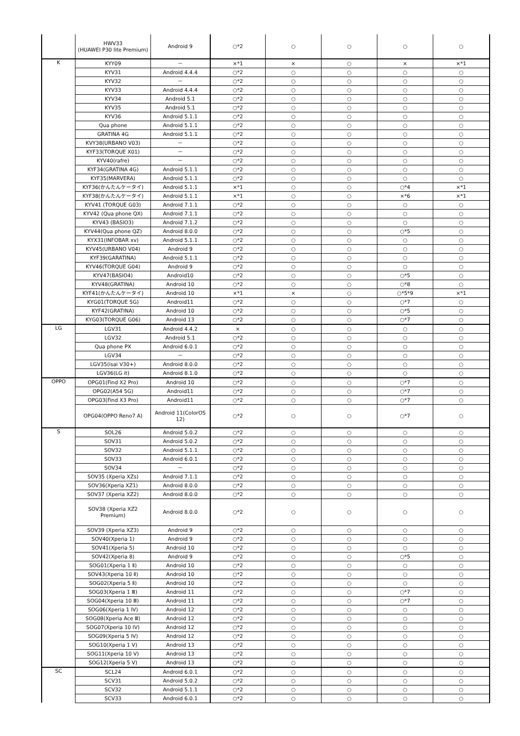| | HWV33 (HUAWEI P30 lite Premium) | Android 9 | ○*2 | ○ | ○ | ○ | ○ |
| K | KYY09 | － | ×*1 | × | ○ | × | ×*1 |
| | KYV31 | Android 4.4.4 | ○*2 | ○ | ○ | ○ | ○ |
| | KYV32 | － | ○*2 | ○ | ○ | ○ | ○ |
| | KYV33 | Android 4.4.4 | ○*2 | ○ | ○ | ○ | ○ |
| | KYV34 | Android 5.1 | ○*2 | ○ | ○ | ○ | ○ |
| | KYV35 | Android 5.1 | ○*2 | ○ | ○ | ○ | ○ |
| | KYV36 | Android 5.1.1 | ○*2 | ○ | ○ | ○ | ○ |
| | Qua phone | Android 5.1.1 | ○*2 | ○ | ○ | ○ | ○ |
| | GRATINA 4G | Android 5.1.1 | ○*2 | ○ | ○ | ○ | ○ |
| | KVY38(URBANO V03) | － | ○*2 | ○ | ○ | ○ | ○ |
| | KYF33(TORQUE X01) | － | ○*2 | ○ | ○ | ○ | ○ |
| | KYV40(rafre) | － | ○*2 | ○ | ○ | ○ | ○ |
| | KYF34(GRATINA 4G) | Android 5.1.1 | ○*2 | ○ | ○ | ○ | ○ |
| | KYF35(MARVERA) | Android 5.1.1 | ○*2 | ○ | ○ | ○ | ○ |
| | KYF36(かんたんケータイ) | Android 5.1.1 | ×*1 | ○ | ○ | ○*4 | ×*1 |
| | KYF38(かんたんケータイ) | Android 5.1.1 | ×*1 | ○ | ○ | ×*6 | ×*1 |
| | KYV41 (TORQUE G03) | Android 7.1.1 | ○*2 | ○ | ○ | ○ | ○ |
| | KYV42 (Qua phone QX) | Android 7.1.1 | ○*2 | ○ | ○ | ○ | ○ |
| | KYV43 (BASIO3) | Android 7.1.2 | ○*2 | ○ | ○ | ○ | ○ |
| | KYV44(Qua phone QZ) | Android 8.0.0 | ○*2 | ○ | ○ | ○*5 | ○ |
| | KYX31(INFOBAR xv) | Android 5.1.1 | ○*2 | ○ | ○ | ○ | ○ |
| | KYV45(URBANO V04) | Android 9 | ○*2 | ○ | ○ | ○ | ○ |
| | KYF39(GARATINA) | Android 5.1.1 | ○*2 | ○ | ○ | ○ | ○ |
| | KYV46(TORQUE G04) | Android 9 | ○*2 | ○ | ○ | ○ | ○ |
| | KYV47(BASIO4) | Android10 | ○*2 | ○ | ○ | ○*5 | ○ |
| | KYV48(GRATINA) | Android 10 | ○*2 | ○ | ○ | ○*8 | ○ |
| | KYF41(かんたんケータイ) | Android 10 | ×*1 | × | ○ | ○*5*9 | ×*1 |
| | KYG01(TORQUE 5G) | Android11 | ○*2 | ○ | ○ | ○*7 | ○ |
| | KYF42(GRATINA) | Android 10 | ○*2 | ○ | ○ | ○*5 | ○ |
| | KYG03(TORQUE G06) | Android 13 | ○*2 | ○ | ○ | ○*7 | ○ |
| LG | LGV31 | Android 4.4.2 | × | ○ | ○ | ○ | ○ |
| | LGV32 | Android 5.1 | ○*2 | ○ | ○ | ○ | ○ |
| | Qua phone PX | Android 6.0.1 | ○*2 | ○ | ○ | ○ | ○ |
| | LGV34 | － | ○*2 | ○ | ○ | ○ | ○ |
| | LGV35(isai V30+) | Android 8.0.0 | ○*2 | ○ | ○ | ○ | ○ |
| | LGV36(LG it) | Android 8.1.0 | ○*2 | ○ | ○ | ○ | ○ |
| OPPO | OPG01(Find X2 Pro) | Android 10 | ○*2 | ○ | ○ | ○*7 | ○ |
| | OPG02(A54 5G) | Android11 | ○*2 | ○ | ○ | ○*7 | ○ |
| | OPG03(Find X3 Pro) | Android11 | ○*2 | ○ | ○ | ○*7 | ○ |
| | OPG04(OPPO Reno7 A) | Android 11(ColorOS 12) | ○*2 | ○ | ○ | ○*7 | ○ |
| S | SOL26 | Android 5.0.2 | ○*2 | ○ | ○ | ○ | ○ |
| | SOV31 | Android 5.0.2 | ○*2 | ○ | ○ | ○ | ○ |
| | SOV32 | Android 5.1.1 | ○*2 | ○ | ○ | ○ | ○ |
| | SOV33 | Android 6.0.1 | ○*2 | ○ | ○ | ○ | ○ |
| | SOV34 | － | ○*2 | ○ | ○ | ○ | ○ |
| | SOV35 (Xperia XZs) | Android 7.1.1 | ○*2 | ○ | ○ | ○ | ○ |
| | SOV36(Xperia XZ1) | Android 8.0.0 | ○*2 | ○ | ○ | ○ | ○ |
| | SOV37 (Xperia XZ2) | Android 8.0.0 | ○*2 | ○ | ○ | ○ | ○ |
| | SOV38 (Xperia XZ2 Premium) | Android 8.0.0 | ○*2 | ○ | ○ | ○ | ○ |
| | SOV39 (Xperia XZ3) | Android 9 | ○*2 | ○ | ○ | ○ | ○ |
| | SOV40(Xperia 1) | Android 9 | ○*2 | ○ | ○ | ○ | ○ |
| | SOV41(Xperia 5) | Android 10 | ○*2 | ○ | ○ | ○ | ○ |
| | SOV42(Xperia 8) | Android 9 | ○*2 | ○ | ○ | ○*5 | ○ |
| | SOG01(Xperia 1 Ⅱ) | Android 10 | ○*2 | ○ | ○ | ○ | ○ |
| | SOV43(Xperia 10 Ⅱ) | Android 10 | ○*2 | ○ | ○ | ○ | ○ |
| | SOG02(Xperia 5 Ⅱ) | Android 10 | ○*2 | ○ | ○ | ○ | ○ |
| | SOG03(Xperia 1 Ⅲ) | Android 11 | ○*2 | ○ | ○ | ○*7 | ○ |
| | SOG04(Xperia 10 Ⅲ) | Android 11 | ○*2 | ○ | ○ | ○*7 | ○ |
| | SOG06(Xperia 1 IV) | Android 12 | ○*2 | ○ | ○ | ○ | ○ |
| | SOG08(Xperia Ace Ⅲ) | Android 12 | ○*2 | ○ | ○ | ○ | ○ |
| | SOG07(Xperia 10 IV) | Android 12 | ○*2 | ○ | ○ | ○ | ○ |
| | SOG09(Xperia 5 IV) | Android 12 | ○*2 | ○ | ○ | ○ | ○ |
| | SOG10(Xperia 1 V) | Android 13 | ○*2 | ○ | ○ | ○ | ○ |
| | SOG11(Xperia 10 V) | Android 13 | ○*2 | ○ | ○ | ○ | ○ |
| | SOG12(Xperia 5 V) | Android 13 | ○*2 | ○ | ○ | ○ | ○ |
| SC | SCL24 | Android 6.0.1 | ○*2 | ○ | ○ | ○ | ○ |
| | SCV31 | Android 5.0.2 | ○*2 | ○ | ○ | ○ | ○ |
| | SCV32 | Android 5.1.1 | ○*2 | ○ | ○ | ○ | ○ |
| | SCV33 | Android 6.0.1 | ○*2 | ○ | ○ | ○ | ○ |